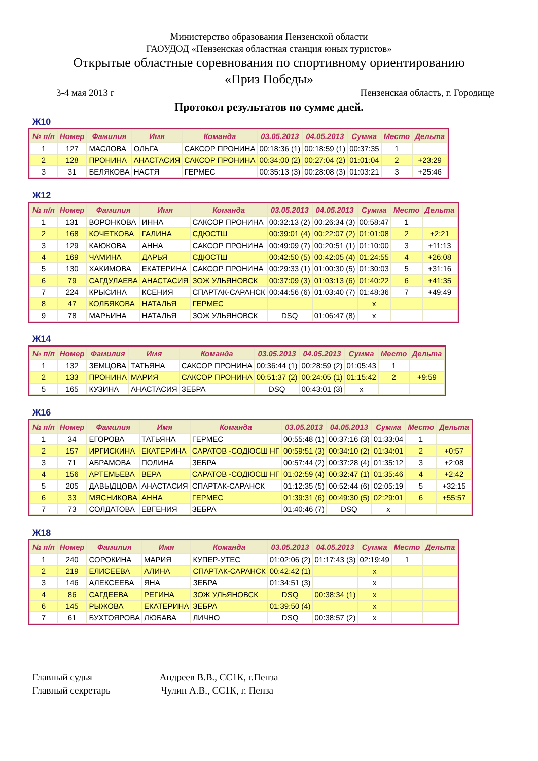Министерство образования Пензенской области
ГАОУДОД «Пензенская областная станция юных туристов»
Открытые областные соревнования по спортивному ориентированию
«Приз Победы»
3-4 мая 2013 г Пензенская область, г. Городище
Протокол результатов по сумме дней.
Ж10
| № п/п | Номер | Фамилия | Имя | Команда | 03.05.2013 | 04.05.2013 | Сумма | Место | Дельта |
| --- | --- | --- | --- | --- | --- | --- | --- | --- | --- |
| 1 | 127 | МАСЛОВА | ОЛЬГА | САКСОР ПРОНИНА | 00:18:36 (1) | 00:18:59 (1) | 00:37:35 | 1 | |
| 2 | 128 | ПРОНИНА | АНАСТАСИЯ | САКСОР ПРОНИНА | 00:34:00 (2) | 00:27:04 (2) | 01:01:04 | 2 | +23:29 |
| 3 | 31 | БЕЛЯКОВА | НАСТЯ | ГЕРМЕС | 00:35:13 (3) | 00:28:08 (3) | 01:03:21 | 3 | +25:46 |
Ж12
| № п/п | Номер | Фамилия | Имя | Команда | 03.05.2013 | 04.05.2013 | Сумма | Место | Дельта |
| --- | --- | --- | --- | --- | --- | --- | --- | --- | --- |
| 1 | 131 | ВОРОНКОВА | ИННА | САКСОР ПРОНИНА | 00:32:13 (2) | 00:26:34 (3) | 00:58:47 | 1 | |
| 2 | 168 | КОЧЕТКОВА | ГАЛИНА | СДЮСТШ | 00:39:01 (4) | 00:22:07 (2) | 01:01:08 | 2 | +2:21 |
| 3 | 129 | КАЮКОВА | АННА | САКСОР ПРОНИНА | 00:49:09 (7) | 00:20:51 (1) | 01:10:00 | 3 | +11:13 |
| 4 | 169 | ЧАМИНА | ДАРЬЯ | СДЮСТШ | 00:42:50 (5) | 00:42:05 (4) | 01:24:55 | 4 | +26:08 |
| 5 | 130 | ХАКИМОВА | ЕКАТЕРИНА | САКСОР ПРОНИНА | 00:29:33 (1) | 01:00:30 (5) | 01:30:03 | 5 | +31:16 |
| 6 | 79 | САГДУЛАЕВА | АНАСТАСИЯ | ЗОЖ УЛЬЯНОВСК | 00:37:09 (3) | 01:03:13 (6) | 01:40:22 | 6 | +41:35 |
| 7 | 224 | КРЫСИНА | КСЕНИЯ | СПАРТАК-САРАНСК | 00:44:56 (6) | 01:03:40 (7) | 01:48:36 | 7 | +49:49 |
| 8 | 47 | КОЛБЯКОВА | НАТАЛЬЯ | ГЕРМЕС | | | x | | |
| 9 | 78 | МАРЬИНА | НАТАЛЬЯ | ЗОЖ УЛЬЯНОВСК | DSQ | 01:06:47 (8) | x | | |
Ж14
| № п/п | Номер | Фамилия | Имя | Команда | 03.05.2013 | 04.05.2013 | Сумма | Место | Дельта |
| --- | --- | --- | --- | --- | --- | --- | --- | --- | --- |
| 1 | 132 | ЗЕМЦОВА | ТАТЬЯНА | САКСОР ПРОНИНА | 00:36:44 (1) | 00:28:59 (2) | 01:05:43 | 1 | |
| 2 | 133 | ПРОНИНА | МАРИЯ | САКСОР ПРОНИНА | 00:51:37 (2) | 00:24:05 (1) | 01:15:42 | 2 | +9:59 |
| 5 | 165 | КУЗИНА | АНАСТАСИЯ | ЗЕБРА | DSQ | 00:43:01 (3) | x | | |
Ж16
| № п/п | Номер | Фамилия | Имя | Команда | 03.05.2013 | 04.05.2013 | Сумма | Место | Дельта |
| --- | --- | --- | --- | --- | --- | --- | --- | --- | --- |
| 1 | 34 | ЕГОРОВА | ТАТЬЯНА | ГЕРМЕС | 00:55:48 (1) | 00:37:16 (3) | 01:33:04 | 1 | |
| 2 | 157 | ИРГИСКИНА | ЕКАТЕРИНА | САРАТОВ -СОДЮСШ НГ | 00:59:51 (3) | 00:34:10 (2) | 01:34:01 | 2 | +0:57 |
| 3 | 71 | АБРАМОВА | ПОЛИНА | ЗЕБРА | 00:57:44 (2) | 00:37:28 (4) | 01:35:12 | 3 | +2:08 |
| 4 | 156 | АРТЕМЬЕВА | ВЕРА | САРАТОВ -СОДЮСШ НГ | 01:02:59 (4) | 00:32:47 (1) | 01:35:46 | 4 | +2:42 |
| 5 | 205 | ДАВЫДЦОВА | АНАСТАСИЯ | СПАРТАК-САРАНСК | 01:12:35 (5) | 00:52:44 (6) | 02:05:19 | 5 | +32:15 |
| 6 | 33 | МЯСНИКОВА | АННА | ГЕРМЕС | 01:39:31 (6) | 00:49:30 (5) | 02:29:01 | 6 | +55:57 |
| 7 | 73 | СОЛДАТОВА | ЕВГЕНИЯ | ЗЕБРА | 01:40:46 (7) | DSQ | x | | |
Ж18
| № п/п | Номер | Фамилия | Имя | Команда | 03.05.2013 | 04.05.2013 | Сумма | Место | Дельта |
| --- | --- | --- | --- | --- | --- | --- | --- | --- | --- |
| 1 | 240 | СОРОКИНА | МАРИЯ | КУПЕР-УТЕС | 01:02:06 (2) | 01:17:43 (3) | 02:19:49 | 1 | |
| 2 | 219 | ЕЛИСЕЕВА | АЛИНА | СПАРТАК-САРАНСК | 00:42:42 (1) | | x | | |
| 3 | 146 | АЛЕКСЕЕВА | ЯНА | ЗЕБРА | 01:34:51 (3) | | x | | |
| 4 | 86 | САГДЕЕВА | РЕГИНА | ЗОЖ УЛЬЯНОВСК | DSQ | 00:38:34 (1) | x | | |
| 6 | 145 | РЫЖОВА | ЕКАТЕРИНА | ЗЕБРА | 01:39:50 (4) | | x | | |
| 7 | 61 | БУХТОЯРОВА | ЛЮБАВА | ЛИЧНО | DSQ | 00:38:57 (2) | x | | |
Главный судья Андреев В.В., СС1К, г.Пенза
Главный секретарь Чулин А.В., СС1К, г. Пенза